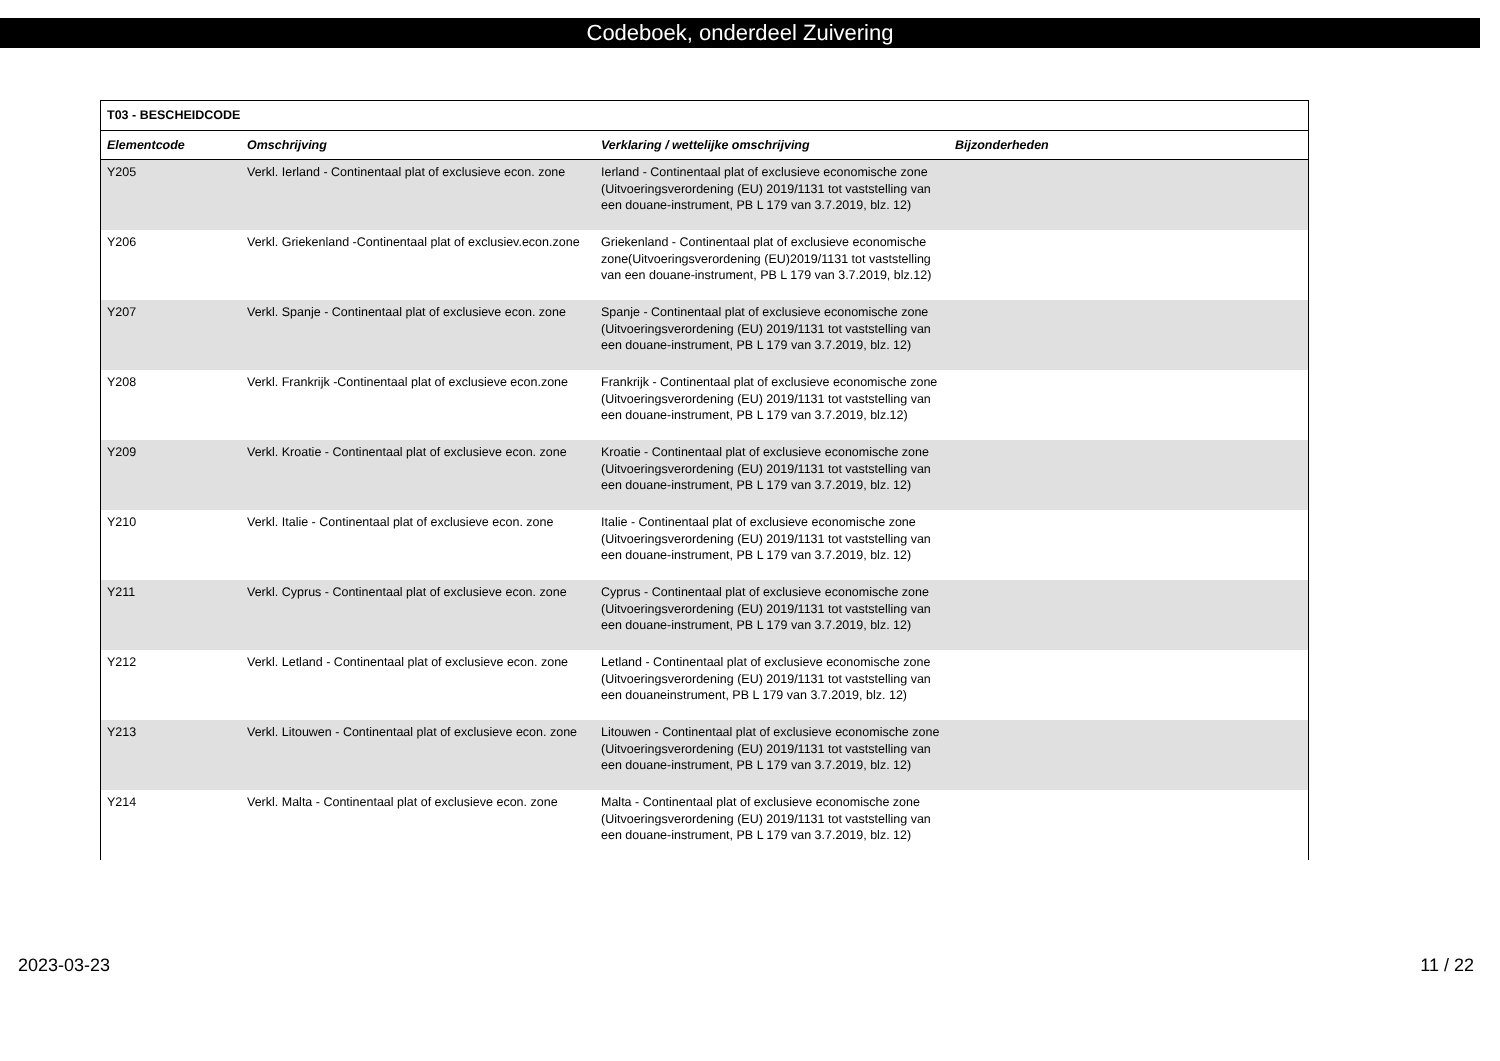Codeboek, onderdeel Zuivering
| T03 - BESCHEIDCODE | | | |
| --- | --- | --- | --- |
| Elementcode | Omschrijving | Verklaring / wettelijke omschrijving | Bijzonderheden |
| Y205 | Verkl. Ierland - Continentaal plat of exclusieve econ. zone | Ierland - Continentaal plat of exclusieve economische zone (Uitvoeringsverordening (EU) 2019/1131 tot vaststelling van een douane-instrument, PB L 179 van 3.7.2019, blz. 12) | |
| Y206 | Verkl. Griekenland -Continentaal plat of exclusiev.econ.zone | Griekenland - Continentaal plat of exclusieve economische zone(Uitvoeringsverordening (EU)2019/1131 tot vaststelling van een douane-instrument, PB L 179 van 3.7.2019, blz.12) | |
| Y207 | Verkl. Spanje - Continentaal plat of exclusieve econ. zone | Spanje - Continentaal plat of exclusieve economische zone (Uitvoeringsverordening (EU) 2019/1131 tot vaststelling van een douane-instrument, PB L 179 van 3.7.2019, blz. 12) | |
| Y208 | Verkl. Frankrijk -Continentaal plat of exclusieve econ.zone | Frankrijk - Continentaal plat of exclusieve economische zone (Uitvoeringsverordening (EU) 2019/1131 tot vaststelling van een douane-instrument, PB L 179 van 3.7.2019, blz.12) | |
| Y209 | Verkl. Kroatie - Continentaal plat of exclusieve econ. zone | Kroatie - Continentaal plat of exclusieve economische zone (Uitvoeringsverordening (EU) 2019/1131 tot vaststelling van een douane-instrument, PB L 179 van 3.7.2019, blz. 12) | |
| Y210 | Verkl. Italie - Continentaal plat of exclusieve econ. zone | Italie - Continentaal plat of exclusieve economische zone (Uitvoeringsverordening (EU) 2019/1131 tot vaststelling van een douane-instrument, PB L 179 van 3.7.2019, blz. 12) | |
| Y211 | Verkl. Cyprus - Continentaal plat of exclusieve econ. zone | Cyprus - Continentaal plat of exclusieve economische zone (Uitvoeringsverordening (EU) 2019/1131 tot vaststelling van een douane-instrument, PB L 179 van 3.7.2019, blz. 12) | |
| Y212 | Verkl. Letland - Continentaal plat of exclusieve econ. zone | Letland - Continentaal plat of exclusieve economische zone (Uitvoeringsverordening (EU) 2019/1131 tot vaststelling van een douaneinstrument, PB L 179 van 3.7.2019, blz. 12) | |
| Y213 | Verkl. Litouwen - Continentaal plat of exclusieve econ. zone | Litouwen - Continentaal plat of exclusieve economische zone (Uitvoeringsverordening (EU) 2019/1131 tot vaststelling van een douane-instrument, PB L 179 van 3.7.2019, blz. 12) | |
| Y214 | Verkl. Malta - Continentaal plat of exclusieve econ. zone | Malta - Continentaal plat of exclusieve economische zone (Uitvoeringsverordening (EU) 2019/1131 tot vaststelling van een douane-instrument, PB L 179 van 3.7.2019, blz. 12) | |
2023-03-23 11 / 22